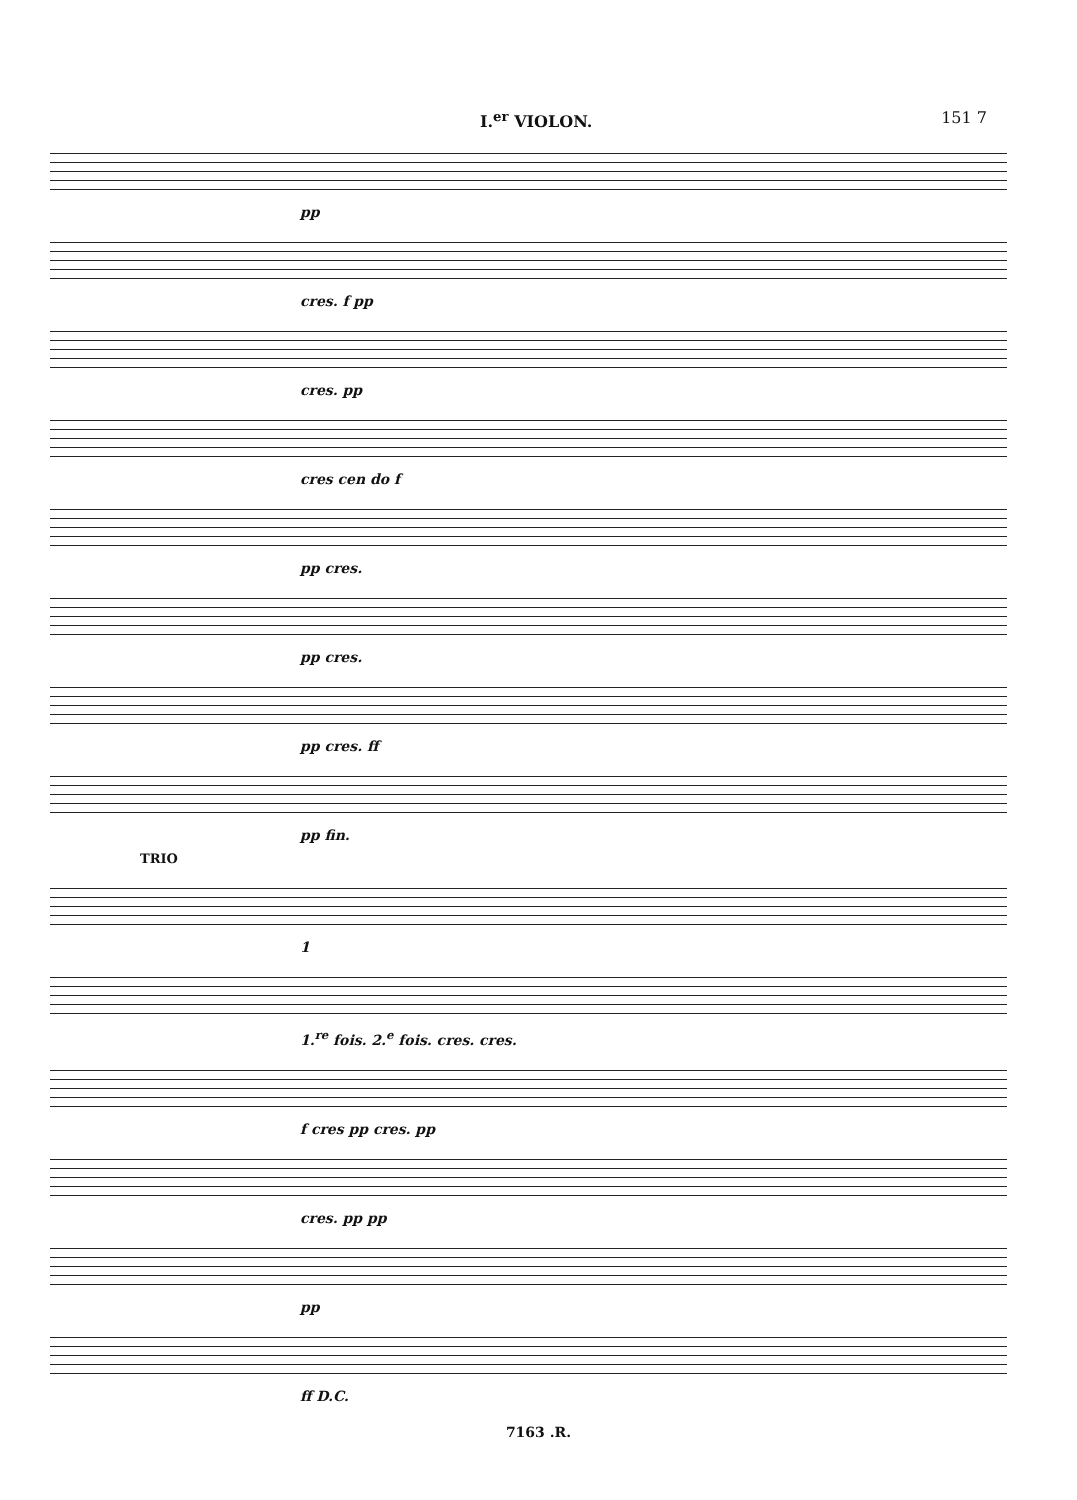I.<sup>er</sup> VIOLON. 151 7
pp
cres. f pp
cres. pp
cres cen do f
pp cres.
pp cres.
pp cres. ff
pp fin.
TRIO
1
1.<sup>re</sup> fois. 2.<sup>e</sup> fois. cres. cres.
f cres pp cres. pp
cres. pp pp
pp
ff D.C.
7163 .R.